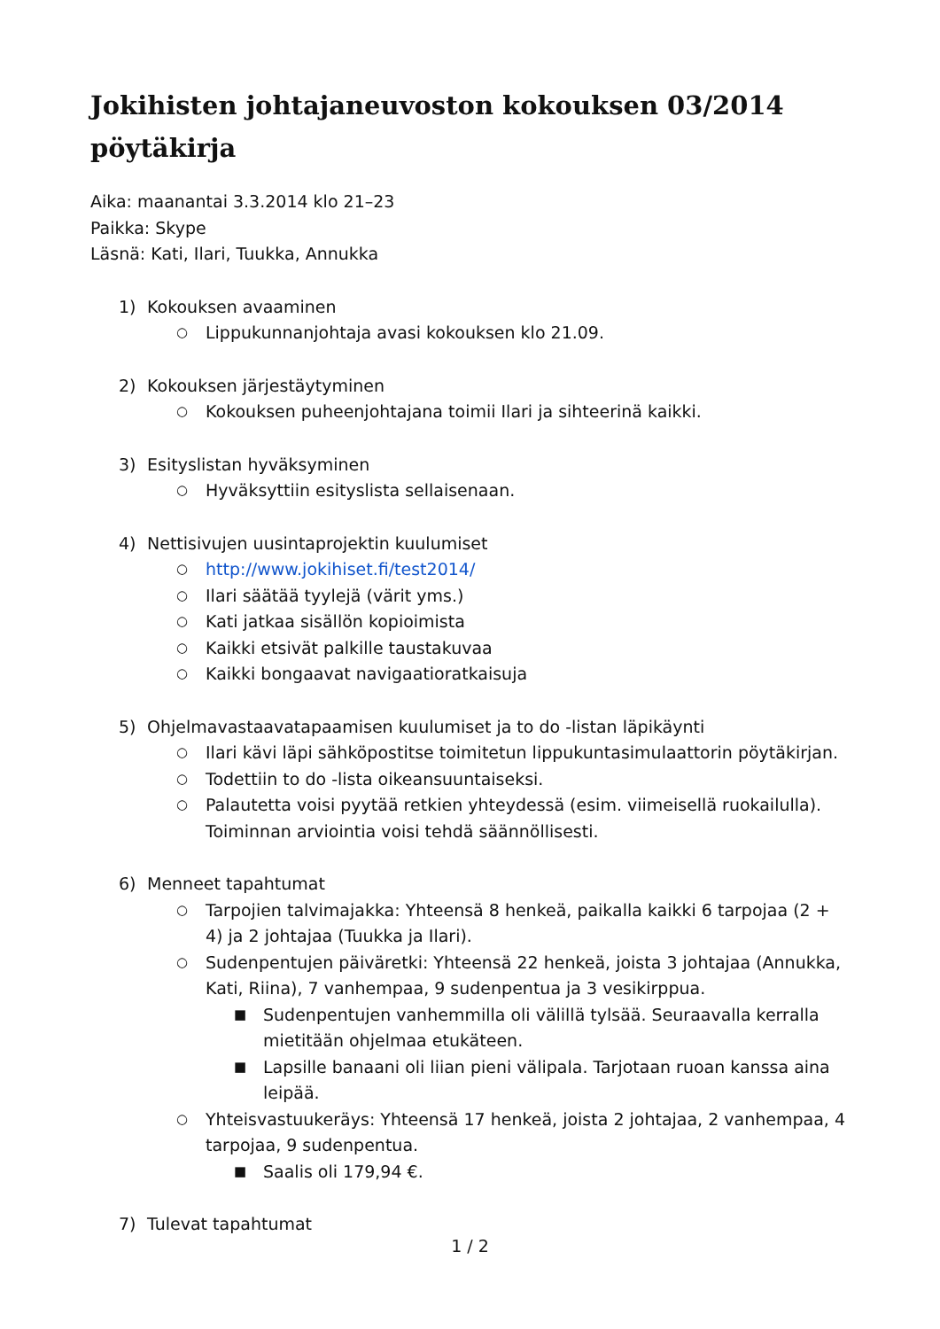Jokihisten johtajaneuvoston kokouksen 03/2014
pöytäkirja
Aika: maanantai 3.3.2014 klo 21–23
Paikka: Skype
Läsnä: Kati, Ilari, Tuukka, Annukka
1) Kokouksen avaaminen
○ Lippukunnanjohtaja avasi kokouksen klo 21.09.
2) Kokouksen järjestäytyminen
○ Kokouksen puheenjohtajana toimii Ilari ja sihteerinä kaikki.
3) Esityslistan hyväksyminen
○ Hyväksyttiin esityslista sellaisenaan.
4) Nettisivujen uusintaprojektin kuulumiset
○ http://www.jokihiset.fi/test2014/
○ Ilari säätää tyylejä (värit yms.)
○ Kati jatkaa sisällön kopioimista
○ Kaikki etsivät palkille taustakuvaa
○ Kaikki bongaavat navigaatioratkaisuja
5) Ohjelmavastaavatapaamisen kuulumiset ja to do -listan läpikäynti
○ Ilari kävi läpi sähköpostitse toimitetun lippukuntasimulaattorin pöytäkirjan.
○ Todettiin to do -lista oikeansuuntaiseksi.
○ Palautetta voisi pyytää retkien yhteydessä (esim. viimeisellä ruokailulla). Toiminnan arviointia voisi tehdä säännöllisesti.
6) Menneet tapahtumat
○ Tarpojien talvimajakka: Yhteensä 8 henkeä, paikalla kaikki 6 tarpojaa (2 + 4) ja 2 johtajaa (Tuukka ja Ilari).
○ Sudenpentujen päiväretki: Yhteensä 22 henkeä, joista 3 johtajaa (Annukka, Kati, Riina), 7 vanhempaa, 9 sudenpentua ja 3 vesikirppua.
■ Sudenpentujen vanhemmilla oli välillä tylsää. Seuraavalla kerralla mietitään ohjelmaa etukäteen.
■ Lapsille banaani oli liian pieni välipala. Tarjotaan ruoan kanssa aina leipää.
○ Yhteisvastuukeräys: Yhteensä 17 henkeä, joista 2 johtajaa, 2 vanhempaa, 4 tarpojaa, 9 sudenpentua.
■ Saalis oli 179,94 €.
7) Tulevat tapahtumat
1 / 2